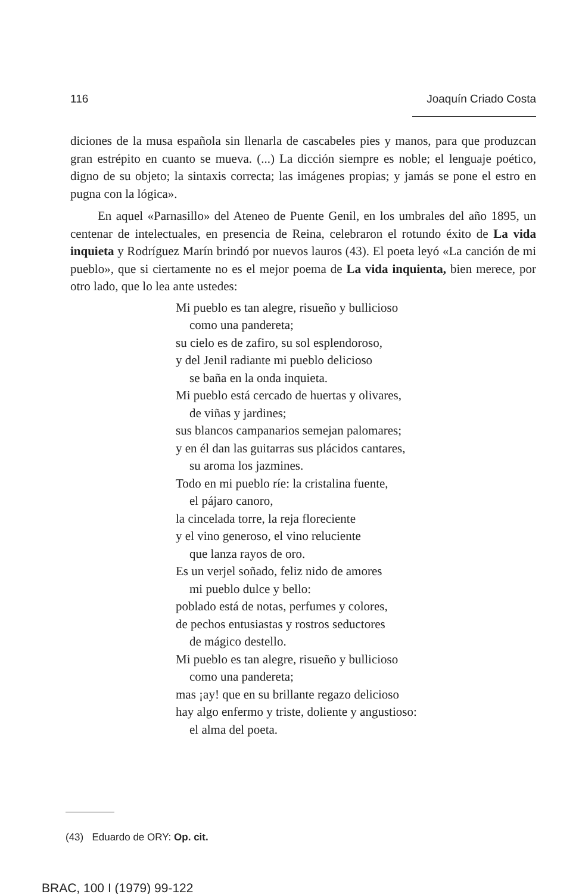116 Joaquín Criado Costa
diciones de la musa española sin llenarla de cascabeles pies y manos, para que produzcan gran estrépito en cuanto se mueva. (...) La dicción siempre es noble; el lenguaje poético, digno de su objeto; la sintaxis correcta; las imágenes propias; y jamás se pone el estro en pugna con la lógica».
En aquel «Parnasillo» del Ateneo de Puente Genil, en los umbrales del año 1895, un centenar de intelectuales, en presencia de Reina, celebraron el rotundo éxito de La vida inquieta y Rodríguez Marín brindó por nuevos lauros (43). El poeta leyó «La canción de mi pueblo», que si ciertamente no es el mejor poema de La vida inquienta, bien merece, por otro lado, que lo lea ante ustedes:
Mi pueblo es tan alegre, risueño y bullicioso
como una pandereta;
su cielo es de zafiro, su sol esplendoroso,
y del Jenil radiante mi pueblo delicioso
se baña en la onda inquieta.
Mi pueblo está cercado de huertas y olivares,
de viñas y jardines;
sus blancos campanarios semejan palomares;
y en él dan las guitarras sus plácidos cantares,
su aroma los jazmines.
Todo en mi pueblo ríe: la cristalina fuente,
el pájaro canoro,
la cincelada torre, la reja floreciente
y el vino generoso, el vino reluciente
que lanza rayos de oro.
Es un verjel soñado, feliz nido de amores
mi pueblo dulce y bello:
poblado está de notas, perfumes y colores,
de pechos entusiastas y rostros seductores
de mágico destello.
Mi pueblo es tan alegre, risueño y bullicioso
como una pandereta;
mas ¡ay! que en su brillante regazo delicioso
hay algo enfermo y triste, doliente y angustioso:
el alma del poeta.
(43) Eduardo de ORY: Op. cit.
BRAC, 100 I (1979) 99-122